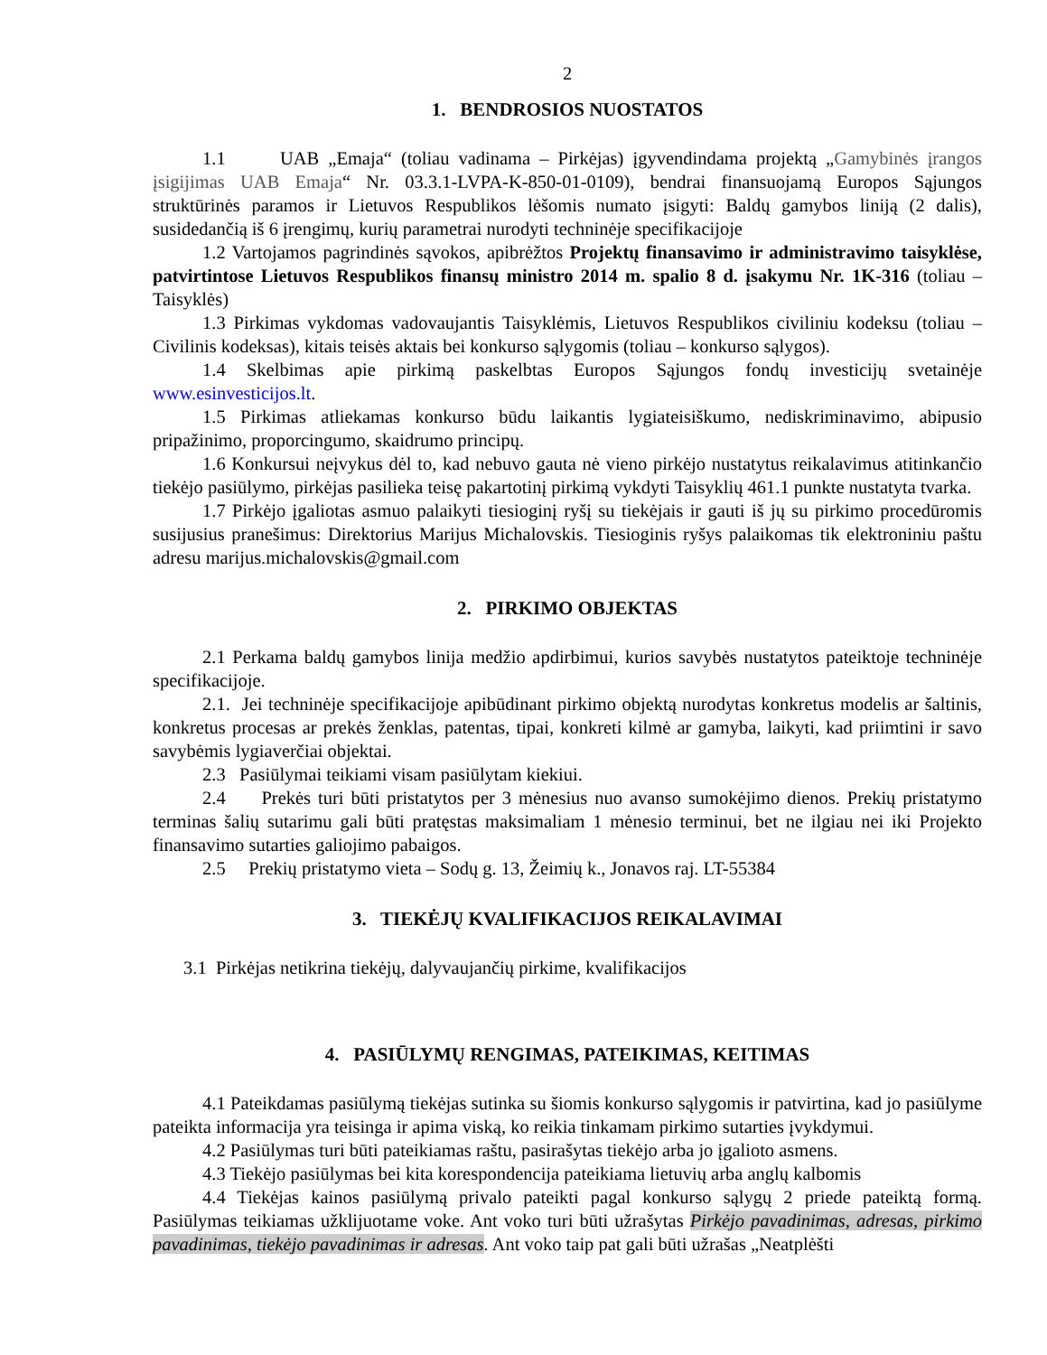2
1. BENDROSIOS NUOSTATOS
1.1 UAB „Emaja“ (toliau vadinama – Pirkėjas) įgyvendindama projektą „Gamybinės įrangos įsigijimas UAB Emaja“ Nr. 03.3.1-LVPA-K-850-01-0109), bendrai finansuojamą Europos Sąjungos struktūrinės paramos ir Lietuvos Respublikos lėšomis numato įsigyti: Baldų gamybos liniją (2 dalis), susidedančią iš 6 įrengimų, kurių parametrai nurodyti techninėje specifikacijoje
1.2 Vartojamos pagrindinės sąvokos, apibrėžtos Projektų finansavimo ir administravimo taisyklėse, patvirtintose Lietuvos Respublikos finansų ministro 2014 m. spalio 8 d. įsakymu Nr. 1K-316 (toliau – Taisyklės)
1.3 Pirkimas vykdomas vadovaujantis Taisyklėmis, Lietuvos Respublikos civiliniu kodeksu (toliau – Civilinis kodeksas), kitais teisės aktais bei konkurso sąlygomis (toliau – konkurso sąlygos).
1.4 Skelbimas apie pirkimą paskelbtas Europos Sąjungos fondų investicijų svetainėje www.esinvesticijos.lt.
1.5 Pirkimas atliekamas konkurso būdu laikantis lygiateisiškumo, nediskriminavimo, abipusio pripažinimo, proporcingumo, skaidrumo principų.
1.6 Konkursui neįvykus dėl to, kad nebuvo gauta nė vieno pirkėjo nustatytus reikalavimus atitinkančio tiekėjo pasiūlymo, pirkėjas pasilieka teisę pakartotinį pirkimą vykdyti Taisyklių 461.1 punkte nustatyta tvarka.
1.7 Pirkėjo įgaliotas asmuo palaikyti tiesioginį ryšį su tiekėjais ir gauti iš jų su pirkimo procedūromis susijusius pranešimus: Direktorius Marijus Michalovskis. Tiesioginis ryšys palaikomas tik elektroniniu paštu adresu marijus.michalovskis@gmail.com
2. PIRKIMO OBJEKTAS
2.1 Perkama baldų gamybos linija medžio apdirbimui, kurios savybės nustatytos pateiktoje techninėje specifikacijoje.
2.1. Jei techninėje specifikacijoje apibūdinant pirkimo objektą nurodytas konkretus modelis ar šaltinis, konkretus procesas ar prekės ženklas, patentas, tipai, konkreti kilmė ar gamyba, laikyti, kad priimtini ir savo savybėmis lygiaverčiai objektai.
2.3 Pasiūlymai teikiami visam pasiūlytam kiekiui.
2.4 Prekės turi būti pristatytos per 3 mėnesius nuo avanso sumokėjimo dienos. Prekių pristatymo terminas šalių sutarimu gali būti pratęstas maksimaliam 1 mėnesio terminui, bet ne ilgiau nei iki Projekto finansavimo sutarties galiojimo pabaigos.
2.5 Prekių pristatymo vieta – Sodų g. 13, Žeimių k., Jonavos raj. LT-55384
3. TIEKĖJŲ KVALIFIKACIJOS REIKALAVIMAI
3.1 Pirkėjas netikrina tiekėjų, dalyvaujančių pirkime, kvalifikacijos
4. PASIŪLYMŲ RENGIMAS, PATEIKIMAS, KEITIMAS
4.1 Pateikdamas pasiūlymą tiekėjas sutinka su šiomis konkurso sąlygomis ir patvirtina, kad jo pasiūlyme pateikta informacija yra teisinga ir apima viską, ko reikia tinkamam pirkimo sutarties įvykdymui.
4.2 Pasiūlymas turi būti pateikiamas raštu, pasirašytas tiekėjo arba jo įgalioto asmens.
4.3 Tiekėjo pasiūlymas bei kita korespondencija pateikiama lietuvių arba anglų kalbomis
4.4 Tiekėjas kainos pasiūlymą privalo pateikti pagal konkurso sąlygų 2 priede pateiktą formą. Pasiūlymas teikiamas užklijuotame voke. Ant voko turi būti užrašytas Pirkėjo pavadinimas, adresas, pirkimo pavadinimas, tiekėjo pavadinimas ir adresas. Ant voko taip pat gali būti užrašas „Neatplėšti